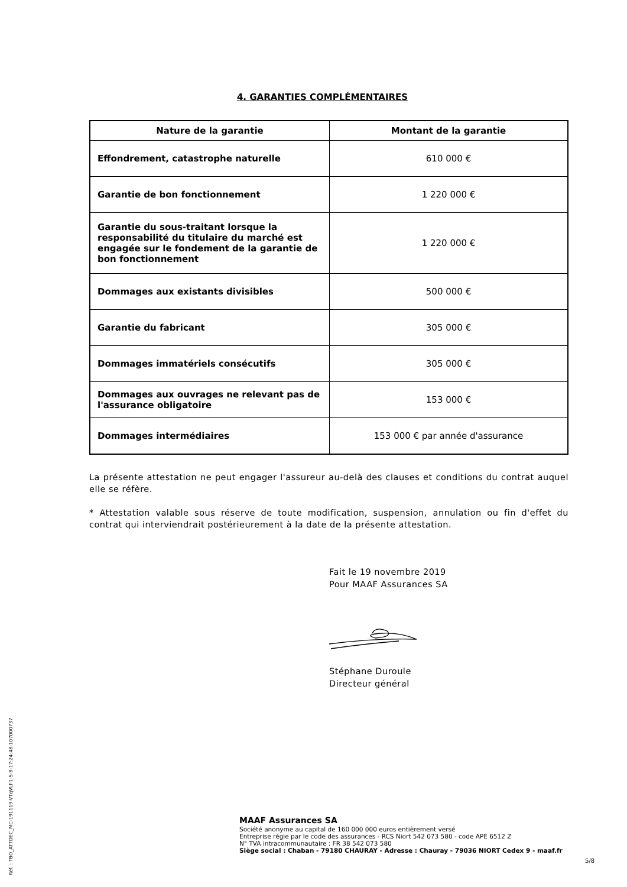4. GARANTIES COMPLÉMENTAIRES
| Nature de la garantie | Montant de la garantie |
| --- | --- |
| Effondrement, catastrophe naturelle | 610 000 € |
| Garantie de bon fonctionnement | 1 220 000 € |
| Garantie du sous-traitant lorsque la responsabilité du titulaire du marché est engagée sur le fondement de la garantie de bon fonctionnement | 1 220 000 € |
| Dommages aux existants divisibles | 500 000 € |
| Garantie du fabricant | 305 000 € |
| Dommages immatériels consécutifs | 305 000 € |
| Dommages aux ouvrages ne relevant pas de l'assurance obligatoire | 153 000 € |
| Dommages intermédiaires | 153 000 € par année d'assurance |
La présente attestation ne peut engager l'assureur au-delà des clauses et conditions du contrat auquel elle se réfère.
* Attestation valable sous réserve de toute modification, suspension, annulation ou fin d'effet du contrat qui interviendrait postérieurement à la date de la présente attestation.
Fait le 19 novembre 2019
Pour MAAF Assurances SA
Stéphane Duroule
Directeur général
MAAF Assurances SA
Société anonyme au capital de 160 000 000 euros entièrement versé
Entreprise régie par le code des assurances - RCS Niort 542 073 580 - code APE 6512 Z
N° TVA intracommunautaire : FR 38 542 073 580
Siège social : Chaban - 79180 CHAURAY - Adresse : Chauray - 79036 NIORT Cedex 9 - maaf.fr
5/8
Réf. : TBO_ATTDEC_MC-191119-VTqVLf-1-5-8-17:24:48-107000737